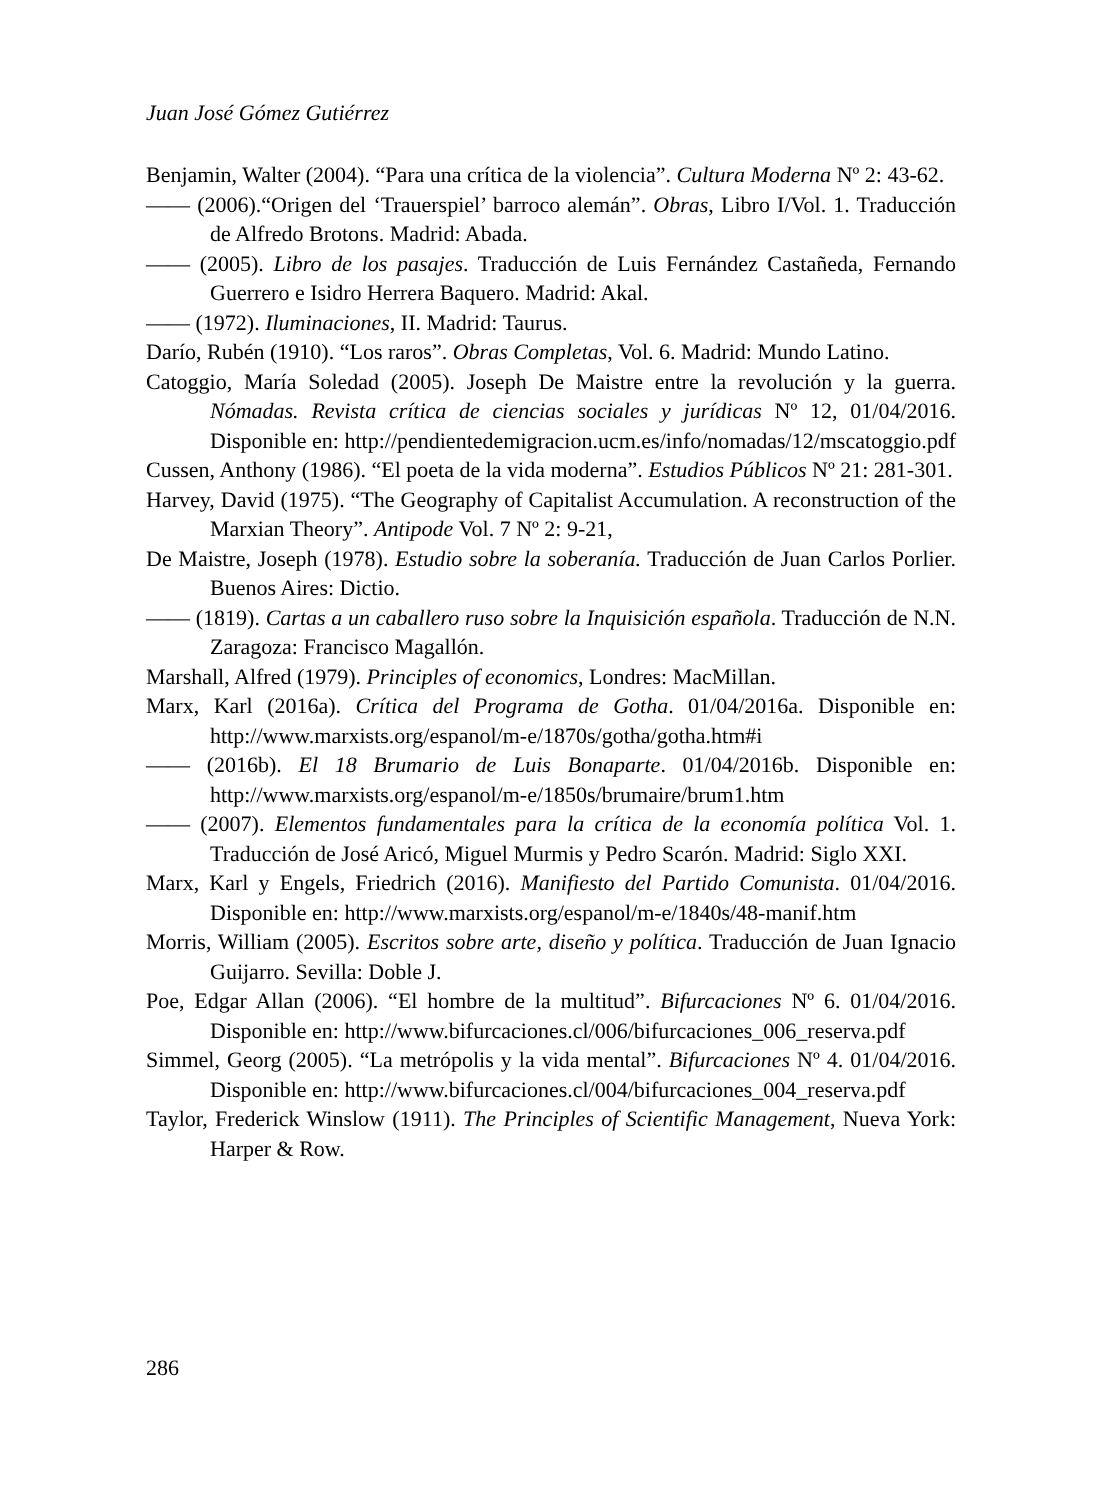Juan José Gómez Gutiérrez
Benjamin, Walter (2004). “Para una crítica de la violencia”. Cultura Moderna Nº 2: 43-62.
—— (2006).“Origen del ‘Trauerspiel’ barroco alemán”. Obras, Libro I/Vol. 1. Traducción de Alfredo Brotons. Madrid: Abada.
—— (2005). Libro de los pasajes. Traducción de Luis Fernández Castañeda, Fernando Guerrero e Isidro Herrera Baquero. Madrid: Akal.
—— (1972). Iluminaciones, II. Madrid: Taurus.
Darío, Rubén (1910). “Los raros”. Obras Completas, Vol. 6. Madrid: Mundo Latino.
Catoggio, María Soledad (2005). Joseph De Maistre entre la revolución y la guerra. Nómadas. Revista crítica de ciencias sociales y jurídicas Nº 12, 01/04/2016. Disponible en: http://pendientedemigracion.ucm.es/info/nomadas/12/mscatoggio.pdf
Cussen, Anthony (1986). “El poeta de la vida moderna”. Estudios Públicos Nº 21: 281-301.
Harvey, David (1975). “The Geography of Capitalist Accumulation. A reconstruction of the Marxian Theory”. Antipode Vol. 7 Nº 2: 9-21,
De Maistre, Joseph (1978). Estudio sobre la soberanía. Traducción de Juan Carlos Porlier. Buenos Aires: Dictio.
—— (1819). Cartas a un caballero ruso sobre la Inquisición española. Traducción de N.N. Zaragoza: Francisco Magallón.
Marshall, Alfred (1979). Principles of economics, Londres: MacMillan.
Marx, Karl (2016a). Crítica del Programa de Gotha. 01/04/2016a. Disponible en: http://www.marxists.org/espanol/m-e/1870s/gotha/gotha.htm#i
—— (2016b). El 18 Brumario de Luis Bonaparte. 01/04/2016b. Disponible en: http://www.marxists.org/espanol/m-e/1850s/brumaire/brum1.htm
—— (2007). Elementos fundamentales para la crítica de la economía política Vol. 1. Traducción de José Aricó, Miguel Murmis y Pedro Scarón. Madrid: Siglo XXI.
Marx, Karl y Engels, Friedrich (2016). Manifiesto del Partido Comunista. 01/04/2016. Disponible en: http://www.marxists.org/espanol/m-e/1840s/48-manif.htm
Morris, William (2005). Escritos sobre arte, diseño y política. Traducción de Juan Ignacio Guijarro. Sevilla: Doble J.
Poe, Edgar Allan (2006). “El hombre de la multitud”. Bifurcaciones Nº 6. 01/04/2016. Disponible en: http://www.bifurcaciones.cl/006/bifurcaciones_006_reserva.pdf
Simmel, Georg (2005). “La metrópolis y la vida mental”. Bifurcaciones Nº 4. 01/04/2016. Disponible en: http://www.bifurcaciones.cl/004/bifurcaciones_004_reserva.pdf
Taylor, Frederick Winslow (1911). The Principles of Scientific Management, Nueva York: Harper & Row.
286